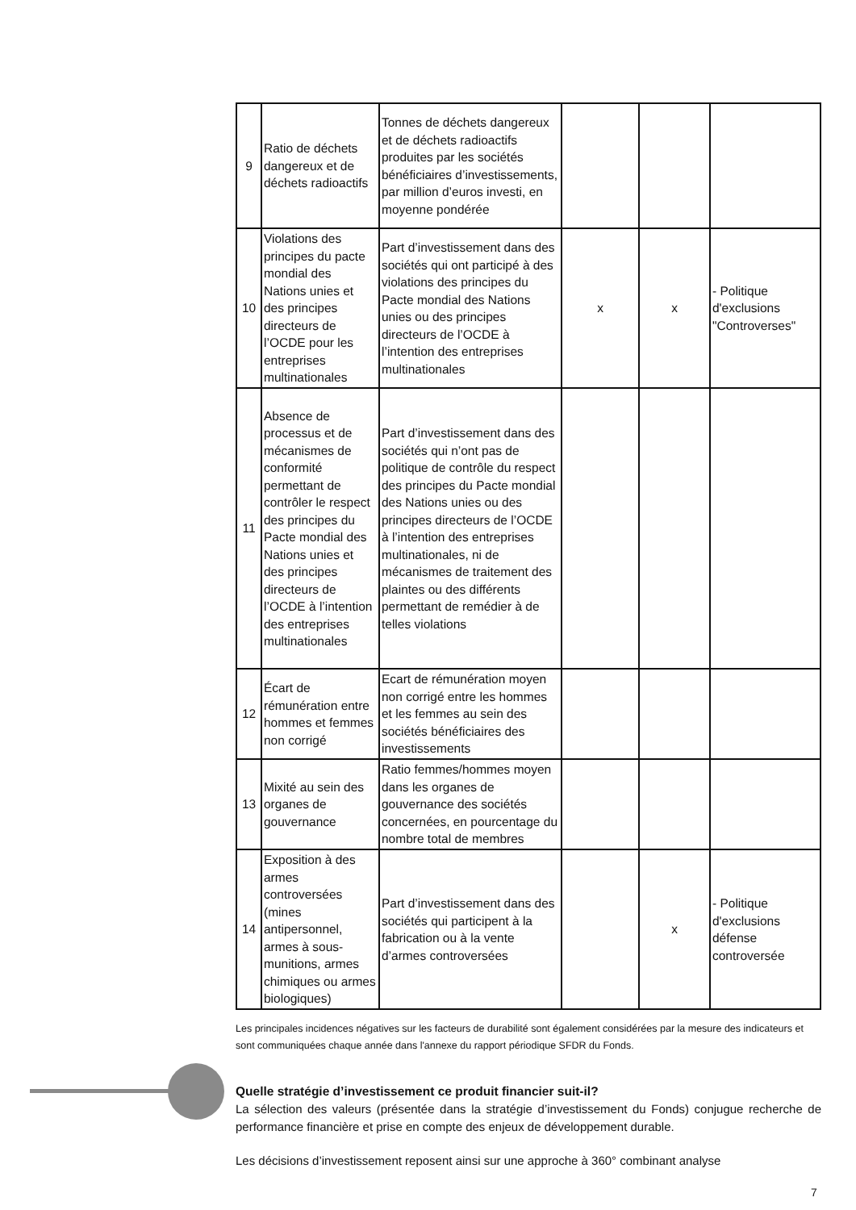| 9 | Ratio de déchets dangereux et de déchets radioactifs | Tonnes de déchets dangereux et de déchets radioactifs produites par les sociétés bénéficiaires d’investissements, par million d’euros investi, en moyenne pondérée | | | |
| 10 | Violations des principes du pacte mondial des Nations unies et des principes directeurs de l’OCDE pour les entreprises multinationales | Part d’investissement dans des sociétés qui ont participé à des violations des principes du Pacte mondial des Nations unies ou des principes directeurs de l’OCDE à l’intention des entreprises multinationales | x | x | - Politique d'exclusions "Controverses" |
| 11 | Absence de processus et de mécanismes de conformité permettant de contrôler le respect des principes du Pacte mondial des Nations unies et des principes directeurs de l’OCDE à l’intention des entreprises multinationales | Part d’investissement dans des sociétés qui n’ont pas de politique de contrôle du respect des principes du Pacte mondial des Nations unies ou des principes directeurs de l’OCDE à l’intention des entreprises multinationales, ni de mécanismes de traitement des plaintes ou des différents permettant de remédier à de telles violations | | | |
| 12 | Écart de rémunération entre hommes et femmes non corrigé | Ecart de rémunération moyen non corrigé entre les hommes et les femmes au sein des sociétés bénéficiaires des investissements | | | |
| 13 | Mixité au sein des organes de gouvernance | Ratio femmes/hommes moyen dans les organes de gouvernance des sociétés concernées, en pourcentage du nombre total de membres | | | |
| 14 | Exposition à des armes controversées (mines antipersonnel, armes à sous-munitions, armes chimiques ou armes biologiques) | Part d’investissement dans des sociétés qui participent à la fabrication ou à la vente d’armes controversées | | x | - Politique d'exclusions défense controversée |
Les principales incidences négatives sur les facteurs de durabilité sont également considérées par la mesure des indicateurs et sont communiquées chaque année dans l'annexe du rapport périodique SFDR du Fonds.
Quelle stratégie d’investissement ce produit financier suit-il?
La sélection des valeurs (présentée dans la stratégie d’investissement du Fonds) conjugue recherche de performance financière et prise en compte des enjeux de développement durable.
Les décisions d’investissement reposent ainsi sur une approche à 360° combinant analyse
7